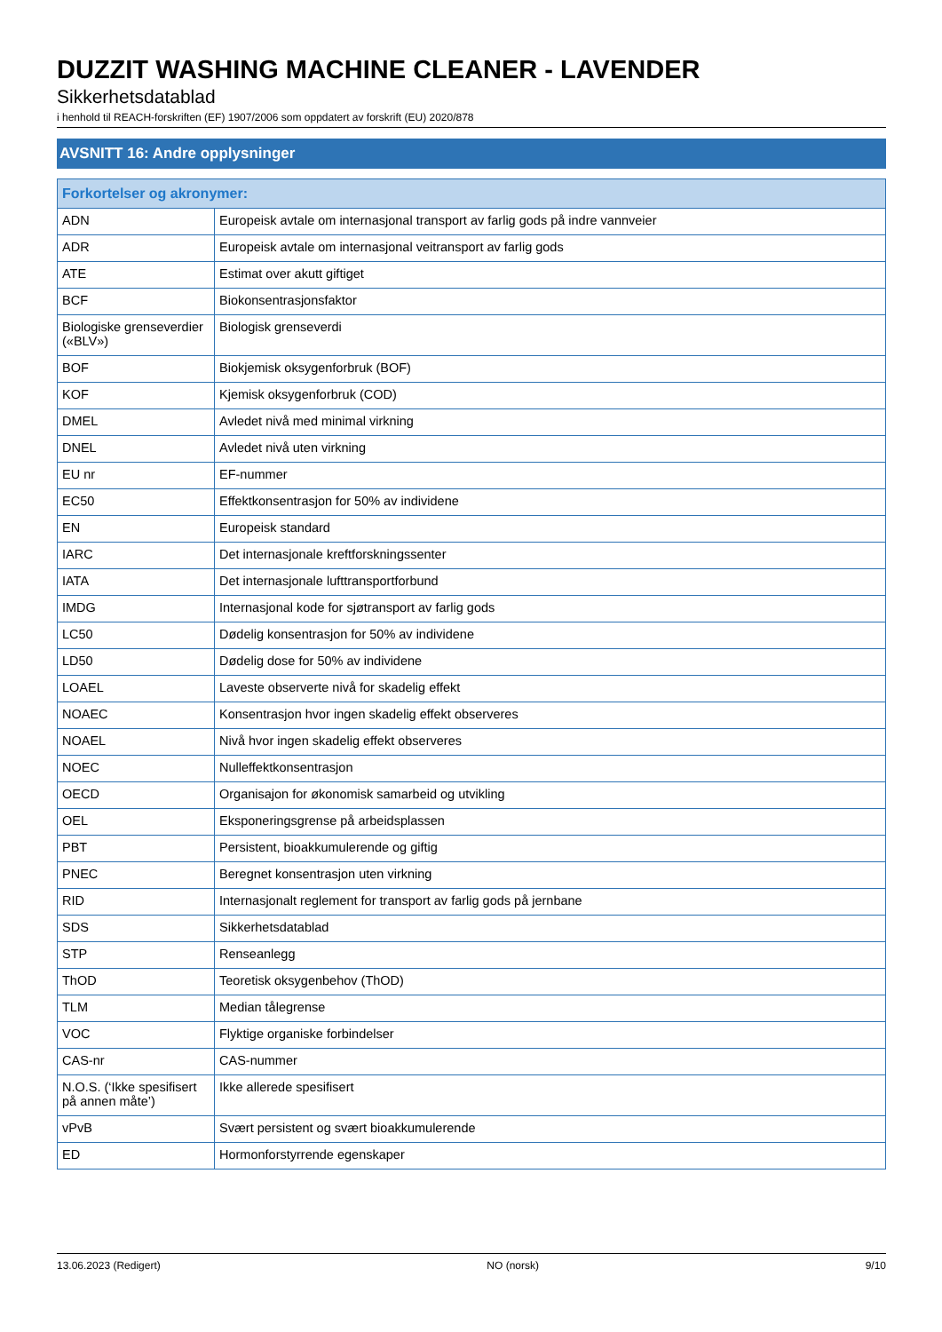DUZZIT WASHING MACHINE CLEANER - LAVENDER
Sikkerhetsdatablad
i henhold til REACH-forskriften (EF) 1907/2006 som oppdatert av forskrift (EU) 2020/878
AVSNITT 16: Andre opplysninger
| Forkortelser og akronymer: | |
| --- | --- |
| ADN | Europeisk avtale om internasjonal transport av farlig gods på indre vannveier |
| ADR | Europeisk avtale om internasjonal veitransport av farlig gods |
| ATE | Estimat over akutt giftiget |
| BCF | Biokonsentrasjonsfaktor |
| Biologiske grenseverdier («BLV») | Biologisk grenseverdi |
| BOF | Biokjemisk oksygenforbruk (BOF) |
| KOF | Kjemisk oksygenforbruk (COD) |
| DMEL | Avledet nivå med minimal virkning |
| DNEL | Avledet nivå uten virkning |
| EU nr | EF-nummer |
| EC50 | Effektkonsentrasjon for 50% av individene |
| EN | Europeisk standard |
| IARC | Det internasjonale kreftforskningssenter |
| IATA | Det internasjonale lufttransportforbund |
| IMDG | Internasjonal kode for sjøtransport av farlig gods |
| LC50 | Dødelig konsentrasjon for 50% av individene |
| LD50 | Dødelig dose for 50% av individene |
| LOAEL | Laveste observerte nivå for skadelig effekt |
| NOAEC | Konsentrasjon hvor ingen skadelig effekt observeres |
| NOAEL | Nivå hvor ingen skadelig effekt observeres |
| NOEC | Nulleffektkonsentrasjon |
| OECD | Organisajon for økonomisk samarbeid og utvikling |
| OEL | Eksponeringsgrense på arbeidsplassen |
| PBT | Persistent, bioakkumulerende og giftig |
| PNEC | Beregnet konsentrasjon uten virkning |
| RID | Internasjonalt reglement for transport av farlig gods på jernbane |
| SDS | Sikkerhetsdatablad |
| STP | Renseanlegg |
| ThOD | Teoretisk oksygenbehov (ThOD) |
| TLM | Median tålegrense |
| VOC | Flyktige organiske forbindelser |
| CAS-nr | CAS-nummer |
| N.O.S. (‘Ikke spesifisert på annen måte’) | Ikke allerede spesifisert |
| vPvB | Svært persistent og svært bioakkumulerende |
| ED | Hormonforstyrrende egenskaper |
13.06.2023 (Redigert) NO (norsk) 9/10